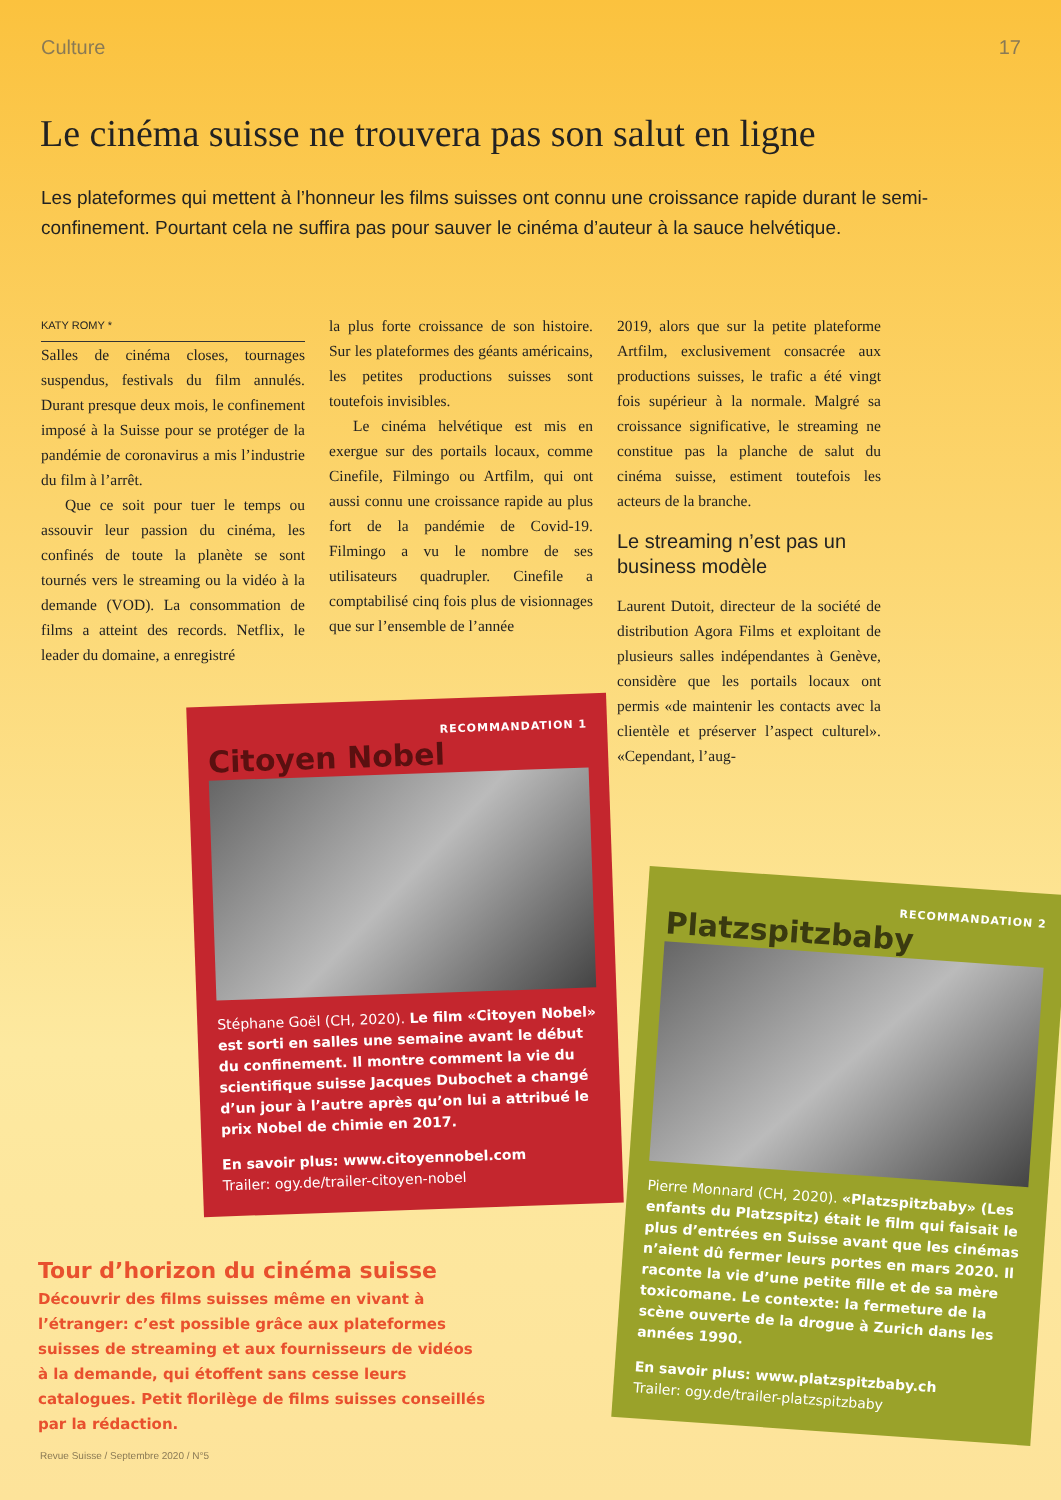Culture 17
Le cinéma suisse ne trouvera pas son salut en ligne
Les plateformes qui mettent à l’honneur les films suisses ont connu une croissance rapide durant le semi-confinement. Pourtant cela ne suffira pas pour sauver le cinéma d’auteur à la sauce helvétique.
KATY ROMY *
Salles de cinéma closes, tournages suspendus, festivals du film annulés. Durant presque deux mois, le confinement imposé à la Suisse pour se protéger de la pandémie de coronavirus a mis l’industrie du film à l’arrêt.
Que ce soit pour tuer le temps ou assouvir leur passion du cinéma, les confinés de toute la planète se sont tournés vers le streaming ou la vidéo à la demande (VOD). La consommation de films a atteint des records. Netflix, le leader du domaine, a enregistré
la plus forte croissance de son histoire. Sur les plateformes des géants américains, les petites productions suisses sont toutefois invisibles.
Le cinéma helvétique est mis en exergue sur des portails locaux, comme Cinefile, Filmingo ou Artfilm, qui ont aussi connu une croissance rapide au plus fort de la pandémie de Covid-19. Filmingo a vu le nombre de ses utilisateurs quadrupler. Cinefile a comptabilisé cinq fois plus de visionnages que sur l’ensemble de l’année
2019, alors que sur la petite plateforme Artfilm, exclusivement consacrée aux productions suisses, le trafic a été vingt fois supérieur à la normale. Malgré sa croissance significative, le streaming ne constitue pas la planche de salut du cinéma suisse, estiment toutefois les acteurs de la branche.
Le streaming n’est pas un business modèle
Laurent Dutoit, directeur de la société de distribution Agora Films et exploitant de plusieurs salles indépendantes à Genève, considère que les portails locaux ont permis «de maintenir les contacts avec la clientèle et préserver l’aspect culturel». «Cependant, l’aug-
RECOMMANDATION 1
Citoyen Nobel
Stéphane Goël (CH, 2020). Le film «Citoyen Nobel» est sorti en salles une semaine avant le début du confinement. Il montre comment la vie du scientifique suisse Jacques Dubochet a changé d’un jour à l’autre après qu’on lui a attribué le prix Nobel de chimie en 2017.
En savoir plus: www.citoyennobel.com
Trailer: ogy.de/trailer-citoyen-nobel
RECOMMANDATION 2
Platzspitzbaby
Pierre Monnard (CH, 2020). «Platzspitzbaby» (Les enfants du Platzspitz) était le film qui faisait le plus d’entrées en Suisse avant que les cinémas n’aient dû fermer leurs portes en mars 2020. Il raconte la vie d’une petite fille et de sa mère toxicomane. Le contexte: la fermeture de la scène ouverte de la drogue à Zurich dans les années 1990.
En savoir plus: www.platzspitzbaby.ch
Trailer: ogy.de/trailer-platzspitzbaby
Tour d’horizon du cinéma suisse
Découvrir des films suisses même en vivant à l’étranger: c’est possible grâce aux plateformes suisses de streaming et aux fournisseurs de vidéos à la demande, qui étoffent sans cesse leurs catalogues. Petit florilège de films suisses conseillés par la rédaction.
Revue Suisse / Septembre 2020 / N°5